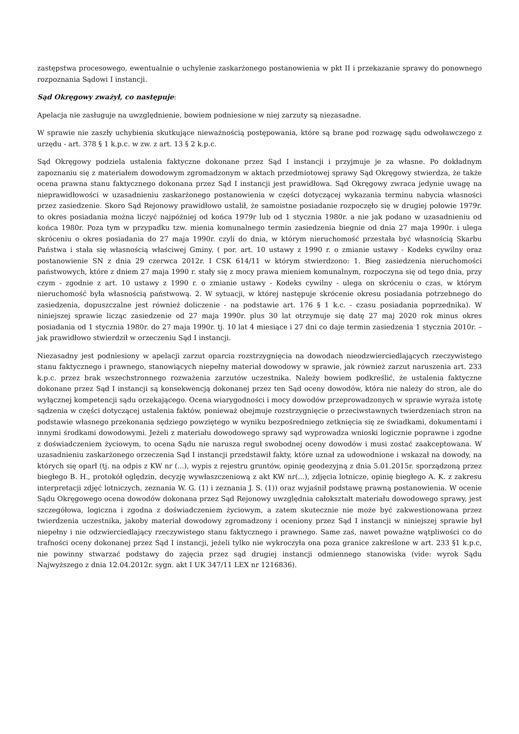zastępstwa procesowego, ewentualnie o uchylenie zaskarżonego postanowienia w pkt II i przekazanie sprawy do ponownego rozpoznania Sądowi I instancji.
Sąd Okręgowy zważył, co następuje:
Apelacja nie zasługuje na uwzględnienie, bowiem podniesione w niej zarzuty są niezasadne.
W sprawie nie zaszły uchybienia skutkujące nieważnością postępowania, które są brane pod rozwagę sądu odwoławczego z urzędu - art. 378 § 1 k.p.c. w zw. z art. 13 § 2 k.p.c.
Sąd Okręgowy podziela ustalenia faktyczne dokonane przez Sąd I instancji i przyjmuje je za własne. Po dokładnym zapoznaniu się z materiałem dowodowym zgromadzonym w aktach przedmiotowej sprawy Sąd Okręgowy stwierdza, że także ocena prawna stanu faktycznego dokonana przez Sąd I instancji jest prawidłowa. Sąd Okręgowy zwraca jedynie uwagę na nieprawidłowości w uzasadnieniu zaskarżonego postanowienia w części dotyczącej wykazania terminu nabycia własności przez zasiedzenie. Skoro Sąd Rejonowy prawidłowo ustalił, że samoistne posiadanie rozpoczęło się w drugiej połowie 1979r. to okres posiadania można liczyć najpóźniej od końca 1979r lub od 1 stycznia 1980r. a nie jak podano w uzasadnieniu od końca 1980r. Poza tym w przypadku tzw. mienia komunalnego termin zasiedzenia biegnie od dnia 27 maja 1990r. i ulega skróceniu o okres posiadania do 27 maja 1990r. czyli do dnia, w którym nieruchomość przestała być własnością Skarbu Państwa i stała się własnością właściwej Gminy. ( por. art. 10 ustawy z 1990 r. o zmianie ustawy - Kodeks cywilny oraz postanowienie SN z dnia 29 czerwca 2012r. I CSK 614/11 w którym stwierdzono: 1. Bieg zasiedzenia nieruchomości państwowych, które z dniem 27 maja 1990 r. stały się z mocy prawa mieniem komunalnym, rozpoczyna się od tego dnia, przy czym - zgodnie z art. 10 ustawy z 1990 r. o zmianie ustawy - Kodeks cywilny - ulega on skróceniu o czas, w którym nieruchomość była własnością państwową. 2. W sytuacji, w której następuje skrócenie okresu posiadania potrzebnego do zasiedzenia, dopuszczalne jest również doliczenie - na podstawie art. 176 § 1 k.c. - czasu posiadania poprzednika). W niniejszej sprawie licząc zasiedzenie od 27 maja 1990r. plus 30 lat otrzymuje się datę 27 maj 2020 rok minus okres posiadania od 1 stycznia 1980r. do 27 maja 1990r. tj. 10 lat 4 miesiące i 27 dni co daje termin zasiedzenia 1 stycznia 2010r. – jak prawidłowo stwierdził w orzeczeniu Sąd I instancji.
Niezasadny jest podniesiony w apelacji zarzut oparcia rozstrzygnięcia na dowodach nieodzwierciedlających rzeczywistego stanu faktycznego i prawnego, stanowiących niepełny materiał dowodowy w sprawie, jak również zarzut naruszenia art. 233 k.p.c. przez brak wszechstronnego rozważenia zarzutów uczestnika. Należy bowiem podkreślić, że ustalenia faktyczne dokonane przez Sąd I instancji są konsekwencją dokonanej przez ten Sąd oceny dowodów, która nie należy do stron, ale do wyłącznej kompetencji sądu orzekającego. Ocena wiarygodności i mocy dowodów przeprowadzonych w sprawie wyraża istotę sądzenia w części dotyczącej ustalenia faktów, ponieważ obejmuje rozstrzygnięcie o przeciwstawnych twierdzeniach stron na podstawie własnego przekonania sędziego powziętego w wyniku bezpośredniego zetknięcia się ze świadkami, dokumentami i innymi środkami dowodowymi. Jeżeli z materiału dowodowego sprawy sąd wyprowadza wnioski logicznie poprawne i zgodne z doświadczeniem życiowym, to ocena Sądu nie narusza reguł swobodnej oceny dowodów i musi zostać zaakceptowana. W uzasadnieniu zaskarżonego orzeczenia Sąd I instancji przedstawił fakty, które uznał za udowodnione i wskazał na dowody, na których się oparł (tj. na odpis z KW nr (...), wypis z rejestru gruntów, opinię geodezyjną z dnia 5.01.2015r. sporządzoną przez biegłego B. H., protokół oględzin, decyzję wywłaszczeniową z akt KW nr(...), zdjęcia lotnicze, opinię biegłego A. K. z zakresu interpretacji zdjęć lotniczych, zeznania W. G. (1) i zeznania J. S. (1)) oraz wyjaśnił podstawę prawną postanowienia. W ocenie Sądu Okręgowego ocena dowodów dokonana przez Sąd Rejonowy uwzględnia całokształt materiału dowodowego sprawy, jest szczegółowa, logiczna i zgodna z doświadczeniem życiowym, a zatem skutecznie nie może być zakwestionowana przez twierdzenia uczestnika, jakoby materiał dowodowy zgromadzony i oceniony przez Sąd I instancji w niniejszej sprawie był niepełny i nie odzwierciedlający rzeczywistego stanu faktycznego i prawnego. Same zaś, nawet poważne wątpliwości co do trafności oceny dokonanej przez Sąd I instancji, jeżeli tylko nie wykroczyła ona poza granice zakreślone w art. 233 §1 k.p.c, nie powinny stwarzać podstawy do zajęcia przez sąd drugiej instancji odmiennego stanowiska (vide: wyrok Sądu Najwyższego z dnia 12.04.2012r. sygn. akt I UK 347/11 LEX nr 1216836).